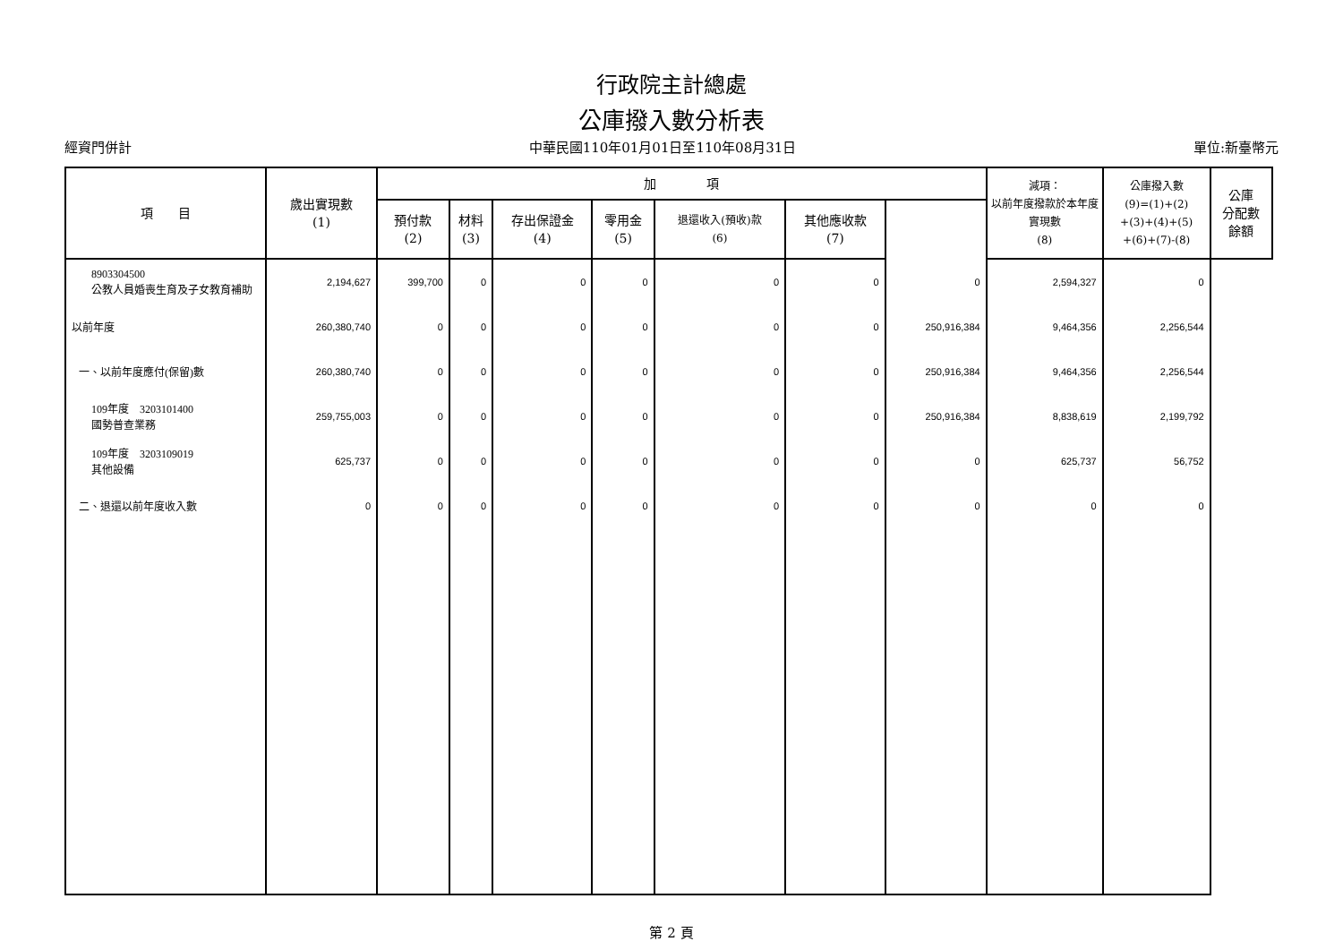行政院主計總處
公庫撥入數分析表
經資門併計 中華民國110年01月01日至110年08月31日 單位:新臺幣元
| 項 目 | 歲出實現數 (1) | 加 項 | | | | | | | 減項： 以前年度撥款於本年度實現數 (8) | 公庫撥入數 (9)=(1)+(2) +(3)+(4)+(5) +(6)+(7)-(8) | 公庫 分配數 餘額 |
| --- | --- | --- | --- | --- | --- | --- | --- | --- | --- | --- | --- |
| | | 預付款 (2) | 材料 (3) | 存出保證金 (4) | 零用金 (5) | 退還收入(預收)款 (6) | 其他應收款 (7) | | | | |
| 8903304500 公教人員婚喪生育及子女教育補助 | 2,194,627 | 399,700 | 0 | 0 | 0 | 0 | 0 | 0 | 2,594,327 | 0 | |
| 以前年度 | 260,380,740 | 0 | 0 | 0 | 0 | 0 | 0 | 250,916,384 | 9,464,356 | 2,256,544 | |
| 一、以前年度應付(保留)數 | 260,380,740 | 0 | 0 | 0 | 0 | 0 | 0 | 250,916,384 | 9,464,356 | 2,256,544 | |
| 109年度 3203101400 國勢普查業務 | 259,755,003 | 0 | 0 | 0 | 0 | 0 | 0 | 250,916,384 | 8,838,619 | 2,199,792 | |
| 109年度 3203109019 其他設備 | 625,737 | 0 | 0 | 0 | 0 | 0 | 0 | 0 | 625,737 | 56,752 | |
| 二、退還以前年度收入數 | 0 | 0 | 0 | 0 | 0 | 0 | 0 | 0 | 0 | 0 | |
第 2 頁